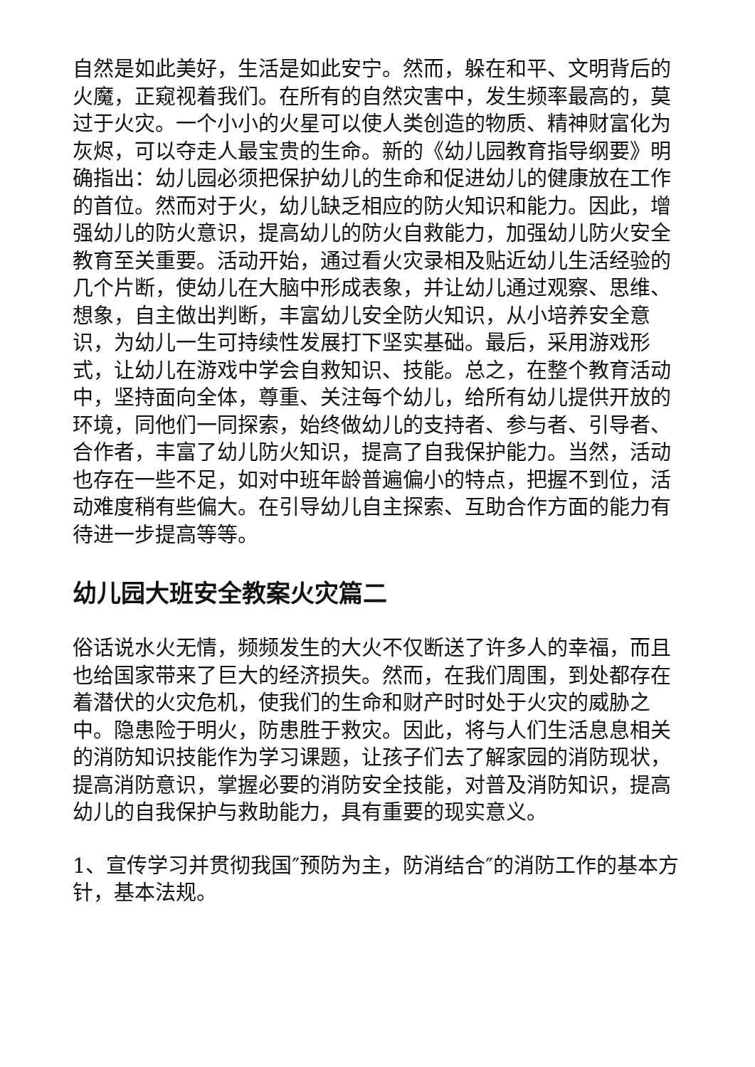自然是如此美好，生活是如此安宁。然而，躲在和平、文明背后的火魔，正窥视着我们。在所有的自然灾害中，发生频率最高的，莫过于火灾。一个小小的火星可以使人类创造的物质、精神财富化为灰烬，可以夺走人最宝贵的生命。新的《幼儿园教育指导纲要》明确指出：幼儿园必须把保护幼儿的生命和促进幼儿的健康放在工作的首位。然而对于火，幼儿缺乏相应的防火知识和能力。因此，增强幼儿的防火意识，提高幼儿的防火自救能力，加强幼儿防火安全教育至关重要。活动开始，通过看火灾录相及贴近幼儿生活经验的几个片断，使幼儿在大脑中形成表象，并让幼儿通过观察、思维、想象，自主做出判断，丰富幼儿安全防火知识，从小培养安全意识，为幼儿一生可持续性发展打下坚实基础。最后，采用游戏形式，让幼儿在游戏中学会自救知识、技能。总之，在整个教育活动中，坚持面向全体，尊重、关注每个幼儿，给所有幼儿提供开放的环境，同他们一同探索，始终做幼儿的支持者、参与者、引导者、合作者，丰富了幼儿防火知识，提高了自我保护能力。当然，活动也存在一些不足，如对中班年龄普遍偏小的特点，把握不到位，活动难度稍有些偏大。在引导幼儿自主探索、互助合作方面的能力有待进一步提高等等。
幼儿园大班安全教案火灾篇二
俗话说水火无情，频频发生的大火不仅断送了许多人的幸福，而且也给国家带来了巨大的经济损失。然而，在我们周围，到处都存在着潜伏的火灾危机，使我们的生命和财产时时处于火灾的威胁之中。隐患险于明火，防患胜于救灾。因此，将与人们生活息息相关的消防知识技能作为学习课题，让孩子们去了解家园的消防现状，提高消防意识，掌握必要的消防安全技能，对普及消防知识，提高幼儿的自我保护与救助能力，具有重要的现实意义。
1、宣传学习并贯彻我国″预防为主，防消结合″的消防工作的基本方针，基本法规。